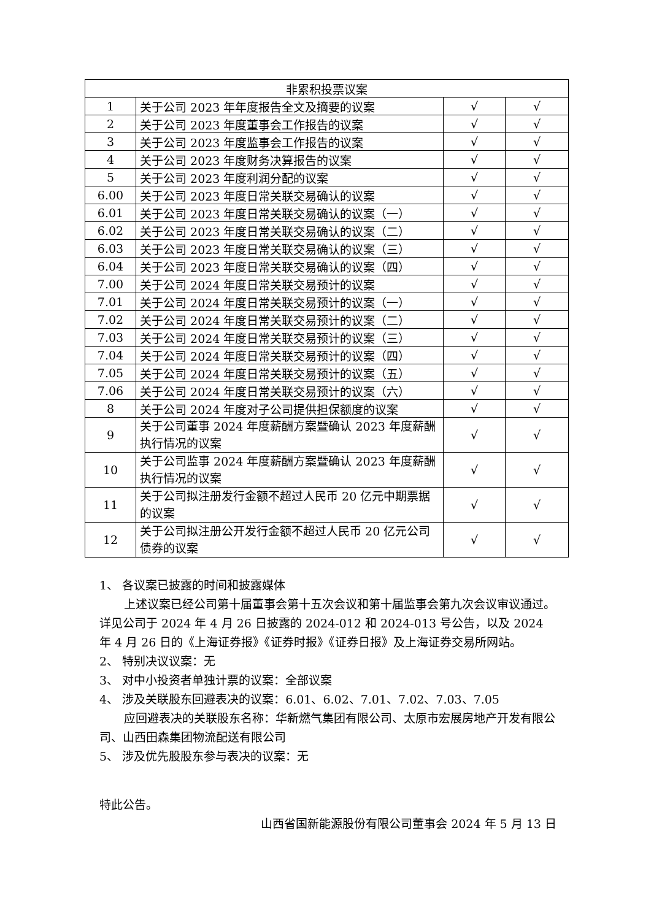| 非累积投票议案 | | | |
| --- | --- | --- | --- |
| 1 | 关于公司 2023 年年度报告全文及摘要的议案 | √ | √ |
| 2 | 关于公司 2023 年度董事会工作报告的议案 | √ | √ |
| 3 | 关于公司 2023 年度监事会工作报告的议案 | √ | √ |
| 4 | 关于公司 2023 年度财务决算报告的议案 | √ | √ |
| 5 | 关于公司 2023 年度利润分配的议案 | √ | √ |
| 6.00 | 关于公司 2023 年度日常关联交易确认的议案 | √ | √ |
| 6.01 | 关于公司 2023 年度日常关联交易确认的议案（一） | √ | √ |
| 6.02 | 关于公司 2023 年度日常关联交易确认的议案（二） | √ | √ |
| 6.03 | 关于公司 2023 年度日常关联交易确认的议案（三） | √ | √ |
| 6.04 | 关于公司 2023 年度日常关联交易确认的议案（四） | √ | √ |
| 7.00 | 关于公司 2024 年度日常关联交易预计的议案 | √ | √ |
| 7.01 | 关于公司 2024 年度日常关联交易预计的议案（一） | √ | √ |
| 7.02 | 关于公司 2024 年度日常关联交易预计的议案（二） | √ | √ |
| 7.03 | 关于公司 2024 年度日常关联交易预计的议案（三） | √ | √ |
| 7.04 | 关于公司 2024 年度日常关联交易预计的议案（四） | √ | √ |
| 7.05 | 关于公司 2024 年度日常关联交易预计的议案（五） | √ | √ |
| 7.06 | 关于公司 2024 年度日常关联交易预计的议案（六） | √ | √ |
| 8 | 关于公司 2024 年度对子公司提供担保额度的议案 | √ | √ |
| 9 | 关于公司董事 2024 年度薪酬方案暨确认 2023 年度薪酬执行情况的议案 | √ | √ |
| 10 | 关于公司监事 2024 年度薪酬方案暨确认 2023 年度薪酬执行情况的议案 | √ | √ |
| 11 | 关于公司拟注册发行金额不超过人民币 20 亿元中期票据的议案 | √ | √ |
| 12 | 关于公司拟注册公开发行金额不超过人民币 20 亿元公司债券的议案 | √ | √ |
1、 各议案已披露的时间和披露媒体
上述议案已经公司第十届董事会第十五次会议和第十届监事会第九次会议审议通过。详见公司于 2024 年 4 月 26 日披露的 2024-012 和 2024-013 号公告，以及 2024 年 4 月 26 日的《上海证券报》《证券时报》《证券日报》及上海证券交易所网站。
2、 特别决议议案：无
3、 对中小投资者单独计票的议案：全部议案
4、 涉及关联股东回避表决的议案：6.01、6.02、7.01、7.02、7.03、7.05
应回避表决的关联股东名称：华新燃气集团有限公司、太原市宏展房地产开发有限公司、山西田森集团物流配送有限公司
5、 涉及优先股股东参与表决的议案：无
特此公告。
山西省国新能源股份有限公司董事会 2024 年 5 月 13 日